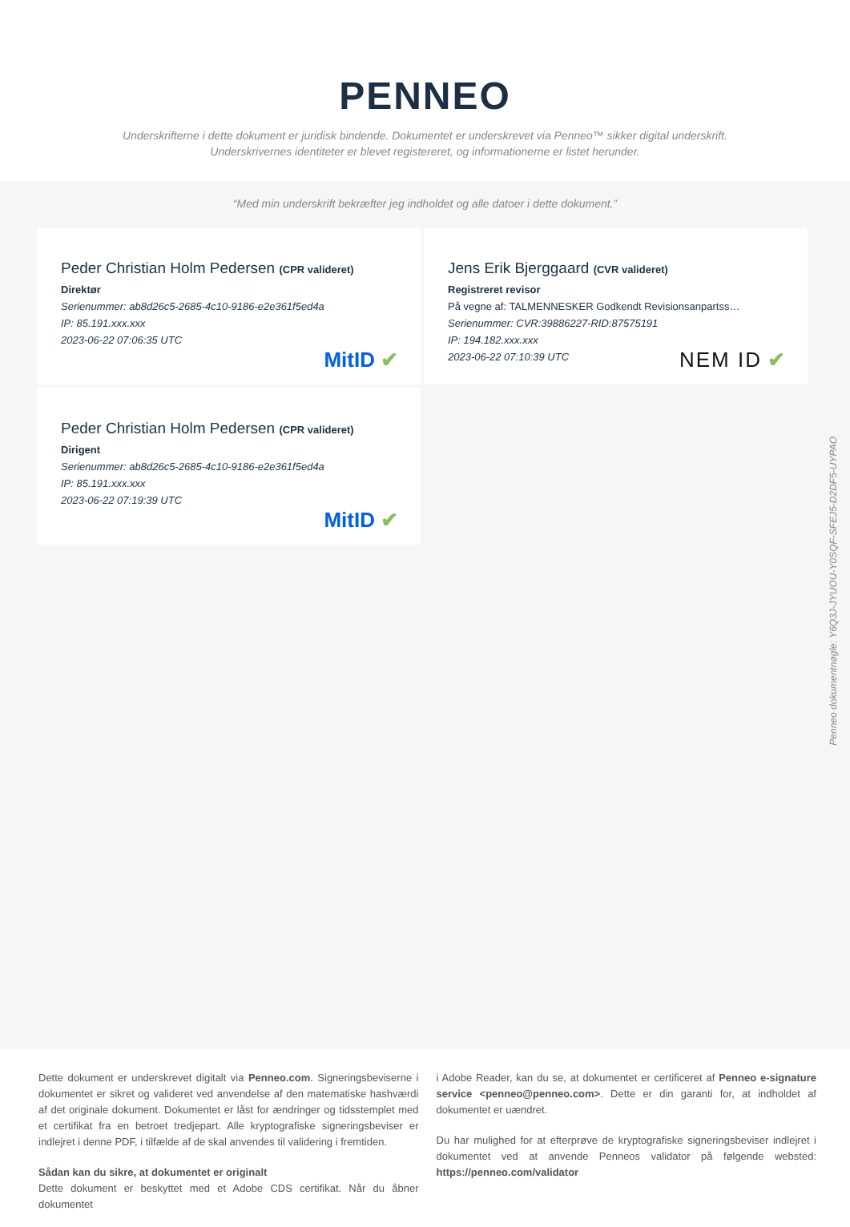PENNEO
Underskrifterne i dette dokument er juridisk bindende. Dokumentet er underskrevet via Penneo™ sikker digital underskrift.
Underskrivernes identiteter er blevet registereret, og informationerne er listet herunder.
“Med min underskrift bekræfter jeg indholdet og alle datoer i dette dokument.”
Peder Christian Holm Pedersen (CPR valideret)
Direktør
Serienummer: ab8d26c5-2685-4c10-9186-e2e361f5ed4a
IP: 85.191.xxx.xxx
2023-06-22 07:06:35 UTC
MitID ✔
Jens Erik Bjerggaard (CVR valideret)
Registreret revisor
På vegne af: TALMENNESKER Godkendt Revisionsanpartss…
Serienummer: CVR:39886227-RID:87575191
IP: 194.182.xxx.xxx
2023-06-22 07:10:39 UTC
NEM ID ✔
Peder Christian Holm Pedersen (CPR valideret)
Dirigent
Serienummer: ab8d26c5-2685-4c10-9186-e2e361f5ed4a
IP: 85.191.xxx.xxx
2023-06-22 07:19:39 UTC
MitID ✔
Penneo dokumentnøgle: Y6Q3J-JYUOU-Y0SQF-SFEJ5-D2DF5-UYPAO
Dette dokument er underskrevet digitalt via Penneo.com. Signeringsbeviserne i dokumentet er sikret og valideret ved anvendelse af den matematiske hashværdi af det originale dokument. Dokumentet er låst for ændringer og tidsstemplet med et certifikat fra en betroet tredjepart. Alle kryptografiske signeringsbeviser er indlejret i denne PDF, i tilfælde af de skal anvendes til validering i fremtiden.
Sådan kan du sikre, at dokumentet er originalt
Dette dokument er beskyttet med et Adobe CDS certifikat. Når du åbner dokumentet
i Adobe Reader, kan du se, at dokumentet er certificeret af Penneo e-signature service <penneo@penneo.com>. Dette er din garanti for, at indholdet af dokumentet er uændret.
Du har mulighed for at efterprøve de kryptografiske signeringsbeviser indlejret i dokumentet ved at anvende Penneos validator på følgende websted: https://penneo.com/validator